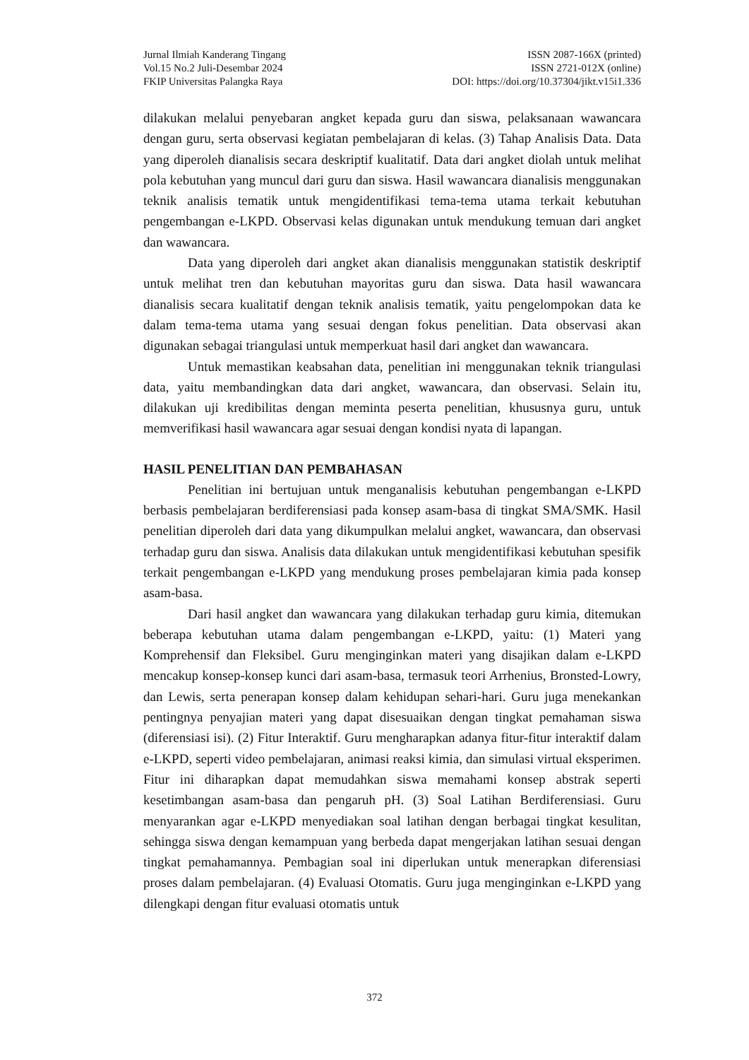Jurnal Ilmiah Kanderang Tingang
Vol.15 No.2 Juli-Desembar 2024
FKIP Universitas Palangka Raya
ISSN 2087-166X (printed)
ISSN 2721-012X (online)
DOI: https://doi.org/10.37304/jikt.v15i1.336
dilakukan melalui penyebaran angket kepada guru dan siswa, pelaksanaan wawancara dengan guru, serta observasi kegiatan pembelajaran di kelas. (3) Tahap Analisis Data. Data yang diperoleh dianalisis secara deskriptif kualitatif. Data dari angket diolah untuk melihat pola kebutuhan yang muncul dari guru dan siswa. Hasil wawancara dianalisis menggunakan teknik analisis tematik untuk mengidentifikasi tema-tema utama terkait kebutuhan pengembangan e-LKPD. Observasi kelas digunakan untuk mendukung temuan dari angket dan wawancara.
Data yang diperoleh dari angket akan dianalisis menggunakan statistik deskriptif untuk melihat tren dan kebutuhan mayoritas guru dan siswa. Data hasil wawancara dianalisis secara kualitatif dengan teknik analisis tematik, yaitu pengelompokan data ke dalam tema-tema utama yang sesuai dengan fokus penelitian. Data observasi akan digunakan sebagai triangulasi untuk memperkuat hasil dari angket dan wawancara.
Untuk memastikan keabsahan data, penelitian ini menggunakan teknik triangulasi data, yaitu membandingkan data dari angket, wawancara, dan observasi. Selain itu, dilakukan uji kredibilitas dengan meminta peserta penelitian, khususnya guru, untuk memverifikasi hasil wawancara agar sesuai dengan kondisi nyata di lapangan.
HASIL PENELITIAN DAN PEMBAHASAN
Penelitian ini bertujuan untuk menganalisis kebutuhan pengembangan e-LKPD berbasis pembelajaran berdiferensiasi pada konsep asam-basa di tingkat SMA/SMK. Hasil penelitian diperoleh dari data yang dikumpulkan melalui angket, wawancara, dan observasi terhadap guru dan siswa. Analisis data dilakukan untuk mengidentifikasi kebutuhan spesifik terkait pengembangan e-LKPD yang mendukung proses pembelajaran kimia pada konsep asam-basa.
Dari hasil angket dan wawancara yang dilakukan terhadap guru kimia, ditemukan beberapa kebutuhan utama dalam pengembangan e-LKPD, yaitu: (1) Materi yang Komprehensif dan Fleksibel. Guru menginginkan materi yang disajikan dalam e-LKPD mencakup konsep-konsep kunci dari asam-basa, termasuk teori Arrhenius, Bronsted-Lowry, dan Lewis, serta penerapan konsep dalam kehidupan sehari-hari. Guru juga menekankan pentingnya penyajian materi yang dapat disesuaikan dengan tingkat pemahaman siswa (diferensiasi isi). (2) Fitur Interaktif. Guru mengharapkan adanya fitur-fitur interaktif dalam e-LKPD, seperti video pembelajaran, animasi reaksi kimia, dan simulasi virtual eksperimen. Fitur ini diharapkan dapat memudahkan siswa memahami konsep abstrak seperti kesetimbangan asam-basa dan pengaruh pH. (3) Soal Latihan Berdiferensiasi. Guru menyarankan agar e-LKPD menyediakan soal latihan dengan berbagai tingkat kesulitan, sehingga siswa dengan kemampuan yang berbeda dapat mengerjakan latihan sesuai dengan tingkat pemahamannya. Pembagian soal ini diperlukan untuk menerapkan diferensiasi proses dalam pembelajaran. (4) Evaluasi Otomatis. Guru juga menginginkan e-LKPD yang dilengkapi dengan fitur evaluasi otomatis untuk
372